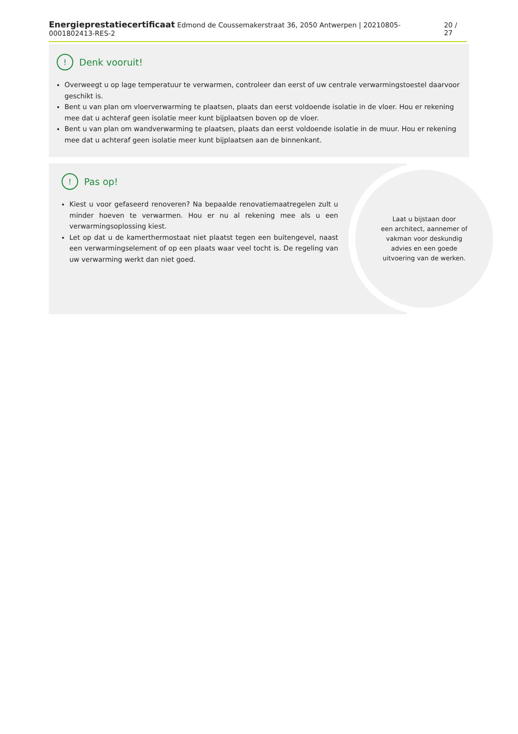Energieprestatiecertificaat Edmond de Coussemakerstraat 36, 2050 Antwerpen | 20210805-0001802413-RES-2 20 / 27
! Denk vooruit!
Overweegt u op lage temperatuur te verwarmen, controleer dan eerst of uw centrale verwarmingstoestel daarvoor geschikt is.
Bent u van plan om vloerverwarming te plaatsen, plaats dan eerst voldoende isolatie in de vloer. Hou er rekening mee dat u achteraf geen isolatie meer kunt bijplaatsen boven op de vloer.
Bent u van plan om wandverwarming te plaatsen, plaats dan eerst voldoende isolatie in de muur. Hou er rekening mee dat u achteraf geen isolatie meer kunt bijplaatsen aan de binnenkant.
! Pas op!
Kiest u voor gefaseerd renoveren? Na bepaalde renovatiemaatregelen zult u minder hoeven te verwarmen. Hou er nu al rekening mee als u een verwarmingsoplossing kiest.
Let op dat u de kamerthermostaat niet plaatst tegen een buitengevel, naast een verwarmingselement of op een plaats waar veel tocht is. De regeling van uw verwarming werkt dan niet goed.
Laat u bijstaan door
een architect, aannemer of
vakman voor deskundig
advies en een goede
uitvoering van de werken.